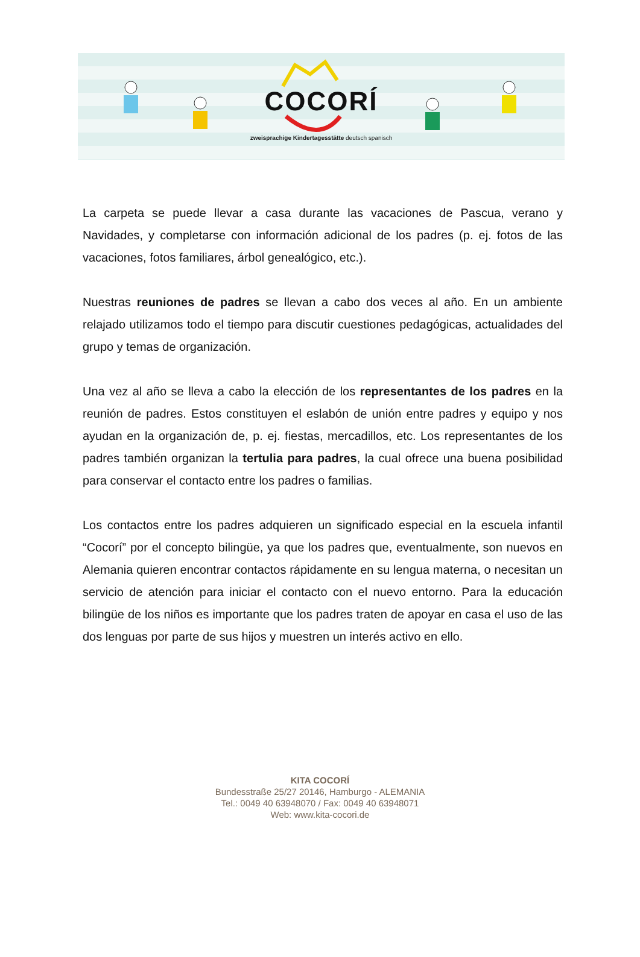COCORÍ
zweisprachige Kindertagesstätte deutsch spanisch
La carpeta se puede llevar a casa durante las vacaciones de Pascua, verano y Navidades, y completarse con información adicional de los padres (p. ej. fotos de las vacaciones, fotos familiares, árbol genealógico, etc.).
Nuestras reuniones de padres se llevan a cabo dos veces al año. En un ambiente relajado utilizamos todo el tiempo para discutir cuestiones pedagógicas, actualidades del grupo y temas de organización.
Una vez al año se lleva a cabo la elección de los representantes de los padres en la reunión de padres. Estos constituyen el eslabón de unión entre padres y equipo y nos ayudan en la organización de, p. ej. fiestas, mercadillos, etc. Los representantes de los padres también organizan la tertulia para padres, la cual ofrece una buena posibilidad para conservar el contacto entre los padres o familias.
Los contactos entre los padres adquieren un significado especial en la escuela infantil “Cocorí” por el concepto bilingüe, ya que los padres que, eventualmente, son nuevos en Alemania quieren encontrar contactos rápidamente en su lengua materna, o necesitan un servicio de atención para iniciar el contacto con el nuevo entorno. Para la educación bilingüe de los niños es importante que los padres traten de apoyar en casa el uso de las dos lenguas por parte de sus hijos y muestren un interés activo en ello.
KITA COCORÍ
Bundesstraße 25/27 20146, Hamburgo - ALEMANIA
Tel.: 0049 40 63948070 / Fax: 0049 40 63948071
Web: www.kita-cocori.de